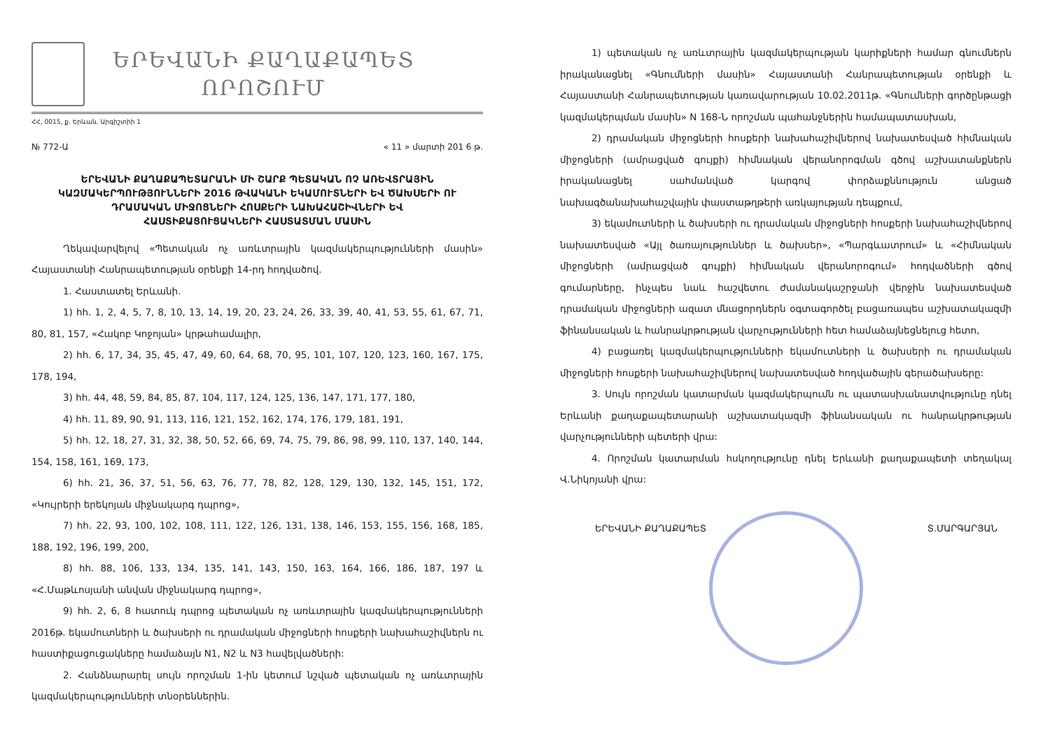ԵՐԵՎԱՆԻ ՔԱՂԱՔԱՊԵՏ
ՈՐՈՇՈՒՄ
ՀՀ, 0015, ք. Երևան, Արգիշտիի 1
№ 772-Ա « 11 » մարտի 201 6 թ.
ԵՐԵՎԱՆԻ ՔԱՂԱՔԱՊԵՏԱՐԱՆԻ ՄԻ ՇԱՐՔ ՊԵՏԱԿԱՆ ՈՉ ԱՌԵՎՏՐԱՅԻՆ ԿԱԶՄԱԿԵՐՊՈՒԹՅՈՒՆՆԵՐԻ 2016 ԹՎԱԿԱՆԻ ԵԿԱՄՈՒՏՆԵՐԻ ԵՎ ԾԱԽՍԵՐԻ ՈՒ ԴՐԱՄԱԿԱՆ ՄԻՋՈՑՆԵՐԻ ՀՈՍՔԵՐԻ ՆԱԽԱՀԱՇԻՎՆԵՐԻ ԵՎ ՀԱՍՏԻՔԱՑՈՒՑԱԿՆԵՐԻ ՀԱՍՏԱՏՄԱՆ ՄԱՍԻՆ
Ղեկավարվելով «Պետական ոչ առևտրային կազմակերպությունների մասին» Հայաստանի Հանրապետության օրենքի 14-րդ հոդվածով.
1. Հաստատել Երևանի.
1) հհ. 1, 2, 4, 5, 7, 8, 10, 13, 14, 19, 20, 23, 24, 26, 33, 39, 40, 41, 53, 55, 61, 67, 71, 80, 81, 157, «Հակոբ Կոջոյան» կրթահամալիր,
2) հհ. 6, 17, 34, 35, 45, 47, 49, 60, 64, 68, 70, 95, 101, 107, 120, 123, 160, 167, 175, 178, 194,
3) հհ. 44, 48, 59, 84, 85, 87, 104, 117, 124, 125, 136, 147, 171, 177, 180,
4) հհ. 11, 89, 90, 91, 113, 116, 121, 152, 162, 174, 176, 179, 181, 191,
5) հհ. 12, 18, 27, 31, 32, 38, 50, 52, 66, 69, 74, 75, 79, 86, 98, 99, 110, 137, 140, 144, 154, 158, 161, 169, 173,
6) հհ. 21, 36, 37, 51, 56, 63, 76, 77, 78, 82, 128, 129, 130, 132, 145, 151, 172, «Կույրերի երեկոյան միջնակարգ դպրոց»,
7) հհ. 22, 93, 100, 102, 108, 111, 122, 126, 131, 138, 146, 153, 155, 156, 168, 185, 188, 192, 196, 199, 200,
8) հհ. 88, 106, 133, 134, 135, 141, 143, 150, 163, 164, 166, 186, 187, 197 և «Հ.Մաթևոսյանի անվան միջնակարգ դպրոց»,
9) հհ. 2, 6, 8 հատուկ դպրոց պետական ոչ առևտրային կազմակերպությունների 2016թ. եկամուտների և ծախսերի ու դրամական միջոցների հոսքերի նախահաշիվներն ու հաստիքացուցակները համաձայն N1, N2 և N3 հավելվածների:
2. Հանձնարարել սույն որոշման 1-ին կետում նշված պետական ոչ առևտրային կազմակերպությունների տնօրեններին.
1) պետական ոչ առևտրային կազմակերպության կարիքների համար գնումներն իրականացնել «Գնումների մասին» Հայաստանի Հանրապետության օրենքի և Հայաստանի Հանրապետության կառավարության 10.02.2011թ. «Գնումների գործընթացի կազմակերպման մասին» N 168-Ն որոշման պահանջներին համապատասխան,
2) դրամական միջոցների հոսքերի նախահաշիվներով նախատեսված հիմնական միջոցների (ամրացված գույքի) հիմնական վերանորոգման գծով աշխատանքներն իրականացնել սահմանված կարգով փորձաքննություն անցած նախագծանախահաշվային փաստաթղթերի առկայության դեպքում,
3) եկամուտների և ծախսերի ու դրամական միջոցների հոսքերի նախահաշիվներով նախատեսված «Այլ ծառայություններ և ծախսեր», «Պարգևատրում» և «Հիմնական միջոցների (ամրացված գույքի) հիմնական վերանորոգում» հոդվածների գծով գումարները, ինչպես նաև հաշվետու ժամանակաշրջանի վերջին նախատեսված դրամական միջոցների ազատ մնացորդներն օգտագործել բացառապես աշխատակազմի ֆինանսական և հանրակրթության վարչությունների հետ համաձայնեցնելուց հետո,
4) բացառել կազմակերպությունների եկամուտների և ծախսերի ու դրամական միջոցների հոսքերի նախահաշիվներով նախատեսված հոդվածային գերածախսերը:
3. Սույն որոշման կատարման կազմակերպումն ու պատասխանատվությունը դնել Երևանի քաղաքապետարանի աշխատակազմի ֆինանսական ու հանրակրթության վարչությունների պետերի վրա:
4. Որոշման կատարման հսկողությունը դնել Երևանի քաղաքապետի տեղակալ Վ.Նիկոյանի վրա:
ԵՐԵՎԱՆԻ ՔԱՂԱՔԱՊԵՏ Տ.ՄԱՐԳԱՐՅԱՆ